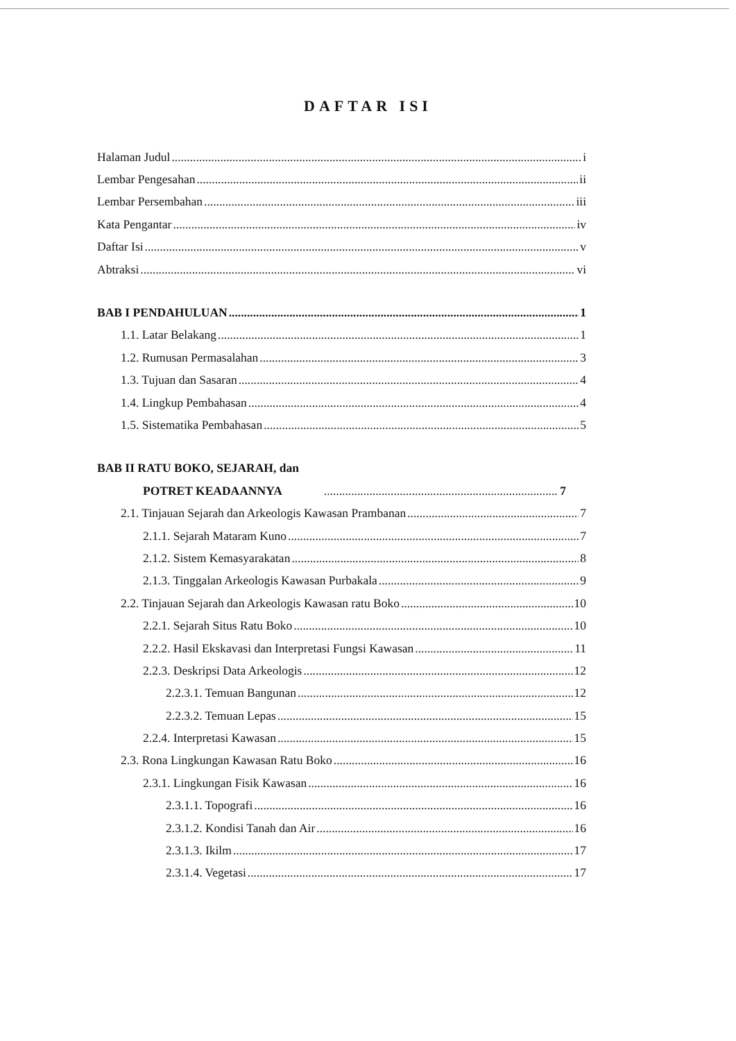DAFTAR ISI
Halaman Judul i
Lembar Pengesahan ii
Lembar Persembahan iii
Kata Pengantar iv
Daftar Isi v
Abtraksi vi
BAB I PENDAHULUAN 1
1.1. Latar Belakang 1
1.2. Rumusan Permasalahan 3
1.3. Tujuan dan Sasaran 4
1.4. Lingkup Pembahasan 4
1.5. Sistematika Pembahasan 5
BAB II RATU BOKO, SEJARAH, dan
POTRET KEADAANNYA 7
2.1. Tinjauan Sejarah dan Arkeologis Kawasan Prambanan 7
2.1.1. Sejarah Mataram Kuno 7
2.1.2. Sistem Kemasyarakatan 8
2.1.3. Tinggalan Arkeologis Kawasan Purbakala 9
2.2. Tinjauan Sejarah dan Arkeologis Kawasan ratu Boko 10
2.2.1. Sejarah Situs Ratu Boko 10
2.2.2. Hasil Ekskavasi dan Interpretasi Fungsi Kawasan 11
2.2.3. Deskripsi Data Arkeologis 12
2.2.3.1. Temuan Bangunan 12
2.2.3.2. Temuan Lepas 15
2.2.4. Interpretasi Kawasan 15
2.3. Rona Lingkungan Kawasan Ratu Boko 16
2.3.1. Lingkungan Fisik Kawasan 16
2.3.1.1. Topografi 16
2.3.1.2. Kondisi Tanah dan Air 16
2.3.1.3. Ikilm 17
2.3.1.4. Vegetasi 17